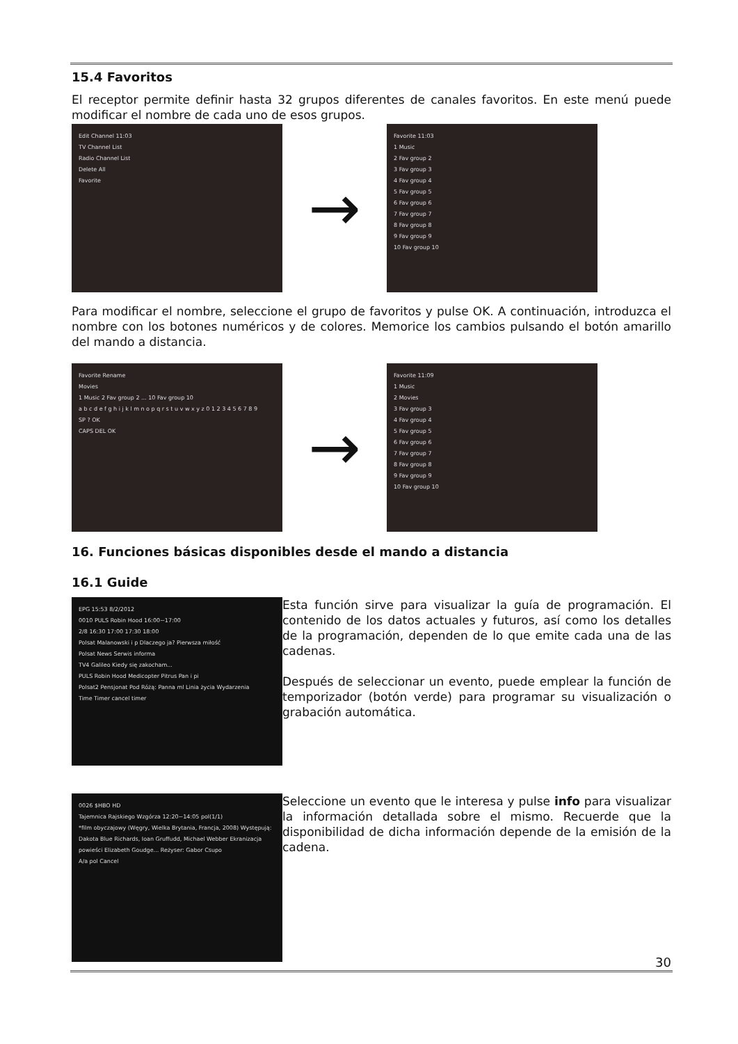15.4 Favoritos
El receptor permite definir hasta 32 grupos diferentes de canales favoritos. En este menú puede modificar el nombre de cada uno de esos grupos.
Edit Channel 11:03
TV Channel List
Radio Channel List
Delete All
Favorite
→
Favorite 11:03
1 Music
2 Fav group 2
3 Fav group 3
4 Fav group 4
5 Fav group 5
6 Fav group 6
7 Fav group 7
8 Fav group 8
9 Fav group 9
10 Fav group 10
Para modificar el nombre, seleccione el grupo de favoritos y pulse OK. A continuación, introduzca el nombre con los botones numéricos y de colores. Memorice los cambios pulsando el botón amarillo del mando a distancia.
Favorite Rename
Movies
1 Music 2 Fav group 2 ... 10 Fav group 10
a b c d e f g h i j k l m n o p q r s t u v w x y z 0 1 2 3 4 5 6 7 8 9
SP ? OK
CAPS DEL OK
→
Favorite 11:09
1 Music
2 Movies
3 Fav group 3
4 Fav group 4
5 Fav group 5
6 Fav group 6
7 Fav group 7
8 Fav group 8
9 Fav group 9
10 Fav group 10
16. Funciones básicas disponibles desde el mando a distancia
16.1 Guide
EPG 15:53 8/2/2012
0010 PULS Robin Hood 16:00~17:00
2/8 16:30 17:00 17:30 18:00
Polsat Malanowski i p Dlaczego ja? Pierwsza miłość
Polsat News Serwis informa
TV4 Galileo Kiedy się zakocham...
PULS Robin Hood Medicopter Pitrus Pan i pi
Polsat2 Pensjonat Pod Różą: Panna ml Linia życia Wydarzenia
Time Timer cancel timer
Esta función sirve para visualizar la guía de programación. El contenido de los datos actuales y futuros, así como los detalles de la programación, dependen de lo que emite cada una de las cadenas.
Después de seleccionar un evento, puede emplear la función de temporizador (botón verde) para programar su visualización o grabación automática.
0026 $HBO HD
Tajemnica Rajskiego Wzgórza 12:20~14:05 pol(1/1)
*film obyczajowy (Węgry, Wielka Brytania, Francja, 2008) Występują: Dakota Blue Richards, Ioan Gruffudd, Michael Webber Ekranizacja powieści Elizabeth Goudge... Reżyser: Gabor Csupo
A/a pol Cancel
Seleccione un evento que le interesa y pulse info para visualizar la información detallada sobre el mismo. Recuerde que la disponibilidad de dicha información depende de la emisión de la cadena.
30